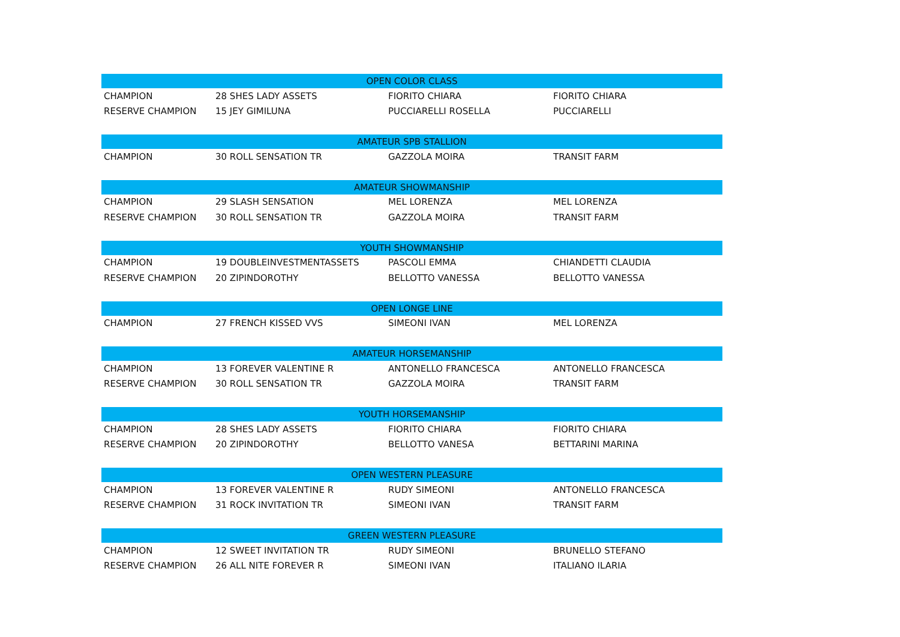| OPEN COLOR CLASS | | | |
| --- | --- | --- | --- |
| CHAMPION | 28 SHES LADY ASSETS | FIORITO CHIARA | FIORITO CHIARA |
| RESERVE CHAMPION | 15 JEY GIMILUNA | PUCCIARELLI ROSELLA | PUCCIARELLI |
| AMATEUR SPB STALLION | | | |
| CHAMPION | 30 ROLL SENSATION TR | GAZZOLA MOIRA | TRANSIT FARM |
| AMATEUR SHOWMANSHIP | | | |
| CHAMPION | 29 SLASH SENSATION | MEL LORENZA | MEL LORENZA |
| RESERVE CHAMPION | 30 ROLL SENSATION TR | GAZZOLA MOIRA | TRANSIT FARM |
| YOUTH SHOWMANSHIP | | | |
| CHAMPION | 19 DOUBLEINVESTMENTASSETS | PASCOLI EMMA | CHIANDETTI CLAUDIA |
| RESERVE CHAMPION | 20 ZIPINDOROTHY | BELLOTTO VANESSA | BELLOTTO VANESSA |
| OPEN LONGE LINE | | | |
| CHAMPION | 27 FRENCH KISSED VVS | SIMEONI IVAN | MEL LORENZA |
| AMATEUR HORSEMANSHIP | | | |
| CHAMPION | 13 FOREVER VALENTINE R | ANTONELLO FRANCESCA | ANTONELLO FRANCESCA |
| RESERVE CHAMPION | 30 ROLL SENSATION TR | GAZZOLA MOIRA | TRANSIT FARM |
| YOUTH HORSEMANSHIP | | | |
| CHAMPION | 28 SHES LADY ASSETS | FIORITO CHIARA | FIORITO CHIARA |
| RESERVE CHAMPION | 20 ZIPINDOROTHY | BELLOTTO VANESA | BETTARINI MARINA |
| OPEN WESTERN PLEASURE | | | |
| CHAMPION | 13 FOREVER VALENTINE R | RUDY SIMEONI | ANTONELLO FRANCESCA |
| RESERVE CHAMPION | 31 ROCK INVITATION TR | SIMEONI IVAN | TRANSIT FARM |
| GREEN WESTERN PLEASURE | | | |
| CHAMPION | 12 SWEET INVITATION TR | RUDY SIMEONI | BRUNELLO STEFANO |
| RESERVE CHAMPION | 26 ALL NITE FOREVER R | SIMEONI IVAN | ITALIANO ILARIA |